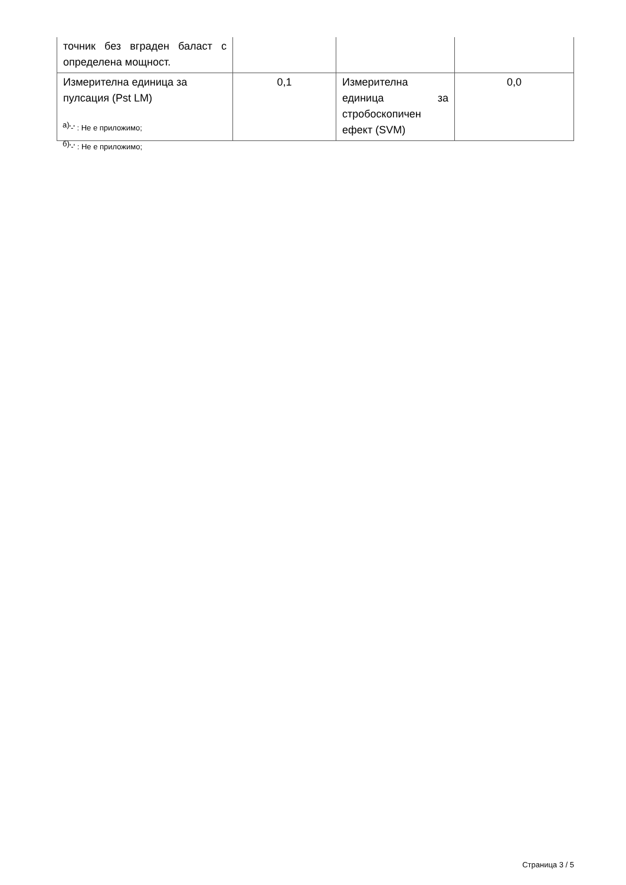| точник без вграден баласт с определена мощност. | | | |
| Измерителна единица за пулсация (Pst LM) | 0,1 | Измерителна единица за стробоскопичен ефект (SVM) | 0,0 |
<sup>а)</sup>'-' : Не е приложимо;
<sup>б)</sup>'-' : Не е приложимо;
Страница 3 / 5